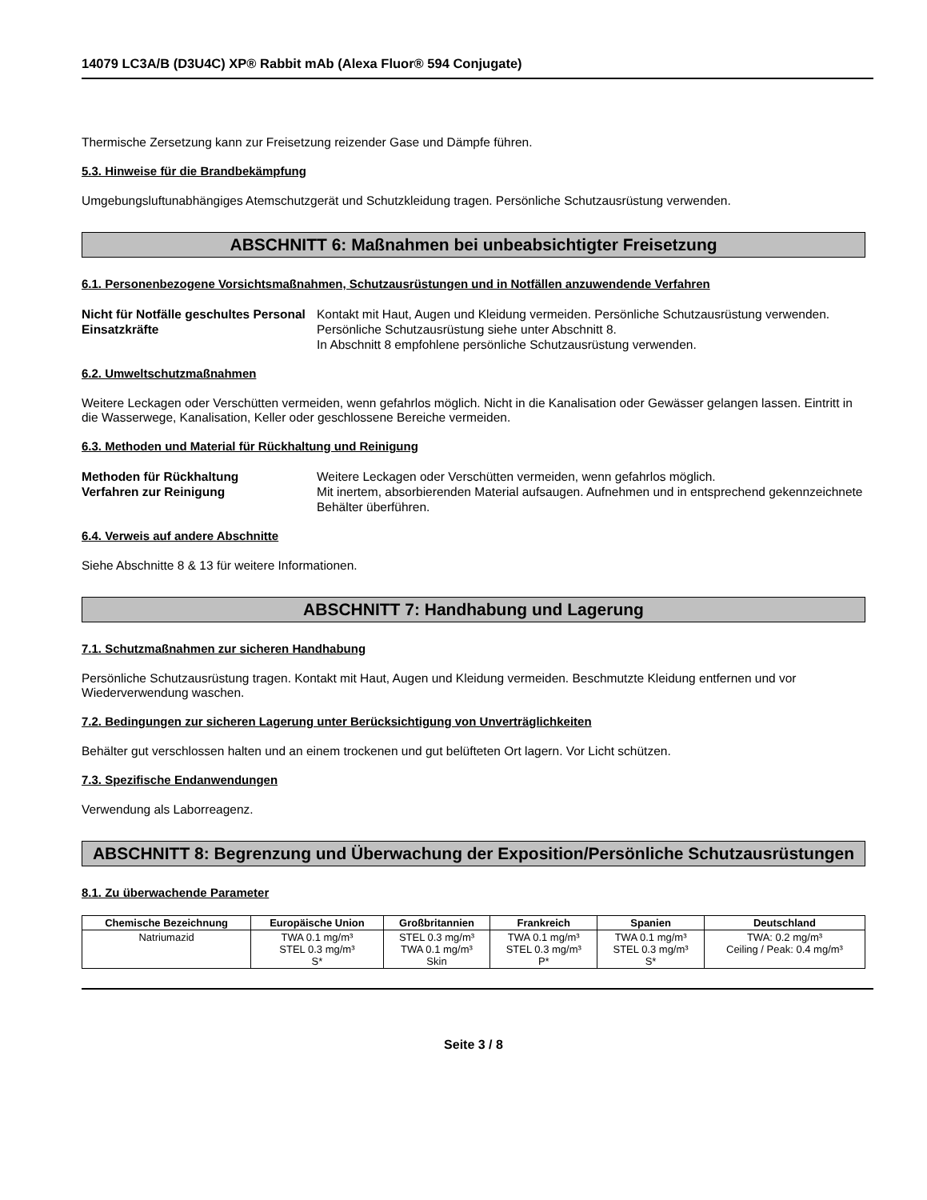14079 LC3A/B (D3U4C) XP® Rabbit mAb (Alexa Fluor® 594 Conjugate)
Thermische Zersetzung kann zur Freisetzung reizender Gase und Dämpfe führen.
5.3. Hinweise für die Brandbekämpfung
Umgebungsluftunabhängiges Atemschutzgerät und Schutzkleidung tragen. Persönliche Schutzausrüstung verwenden.
ABSCHNITT 6: Maßnahmen bei unbeabsichtigter Freisetzung
6.1. Personenbezogene Vorsichtsmaßnahmen, Schutzausrüstungen und in Notfällen anzuwendende Verfahren
Nicht für Notfälle geschultes Personal
Einsatzkräfte
Kontakt mit Haut, Augen und Kleidung vermeiden. Persönliche Schutzausrüstung verwenden. Persönliche Schutzausrüstung siehe unter Abschnitt 8.
In Abschnitt 8 empfohlene persönliche Schutzausrüstung verwenden.
6.2. Umweltschutzmaßnahmen
Weitere Leckagen oder Verschütten vermeiden, wenn gefahrlos möglich. Nicht in die Kanalisation oder Gewässer gelangen lassen. Eintritt in die Wasserwege, Kanalisation, Keller oder geschlossene Bereiche vermeiden.
6.3. Methoden und Material für Rückhaltung und Reinigung
Methoden für Rückhaltung
Verfahren zur Reinigung
Weitere Leckagen oder Verschütten vermeiden, wenn gefahrlos möglich.
Mit inertem, absorbierenden Material aufsaugen. Aufnehmen und in entsprechend gekennzeichnete Behälter überführen.
6.4. Verweis auf andere Abschnitte
Siehe Abschnitte 8 & 13 für weitere Informationen.
ABSCHNITT 7: Handhabung und Lagerung
7.1. Schutzmaßnahmen zur sicheren Handhabung
Persönliche Schutzausrüstung tragen. Kontakt mit Haut, Augen und Kleidung vermeiden. Beschmutzte Kleidung entfernen und vor Wiederverwendung waschen.
7.2. Bedingungen zur sicheren Lagerung unter Berücksichtigung von Unverträglichkeiten
Behälter gut verschlossen halten und an einem trockenen und gut belüfteten Ort lagern. Vor Licht schützen.
7.3. Spezifische Endanwendungen
Verwendung als Laborreagenz.
ABSCHNITT 8: Begrenzung und Überwachung der Exposition/Persönliche Schutzausrüstungen
8.1. Zu überwachende Parameter
| Chemische Bezeichnung | Europäische Union | Großbritannien | Frankreich | Spanien | Deutschland |
| --- | --- | --- | --- | --- | --- |
| Natriumazid | TWA 0.1 mg/m³ STEL 0.3 mg/m³ S* | STEL 0.3 mg/m³ TWA 0.1 mg/m³ Skin | TWA 0.1 mg/m³ STEL 0.3 mg/m³ P* | TWA 0.1 mg/m³ STEL 0.3 mg/m³ S* | TWA: 0.2 mg/m³ Ceiling / Peak: 0.4 mg/m³ |
Seite 3 / 8